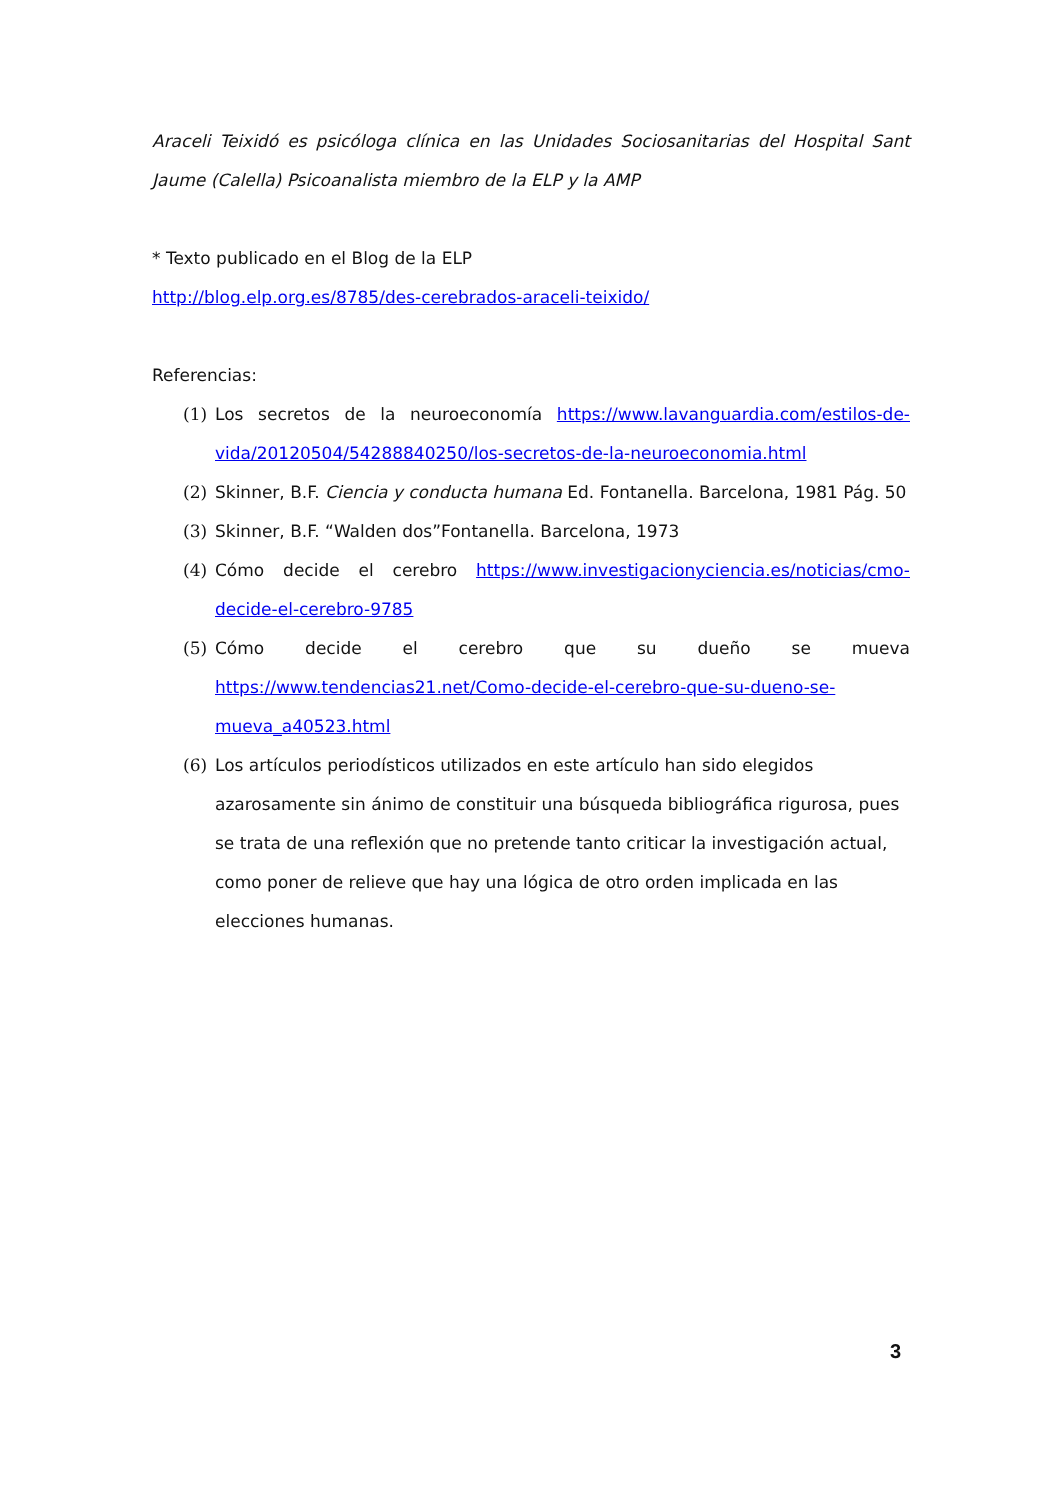Araceli Teixidó es psicóloga clínica en las Unidades Sociosanitarias del Hospital Sant Jaume (Calella) Psicoanalista miembro de la ELP y la AMP
* Texto publicado en el Blog de la ELP
http://blog.elp.org.es/8785/des-cerebrados-araceli-teixido/
Referencias:
(1) Los secretos de la neuroeconomía https://www.lavanguardia.com/estilos-de-vida/20120504/54288840250/los-secretos-de-la-neuroeconomia.html
(2) Skinner, B.F. Ciencia y conducta humana Ed. Fontanella. Barcelona, 1981 Pág. 50
(3) Skinner, B.F. “Walden dos”Fontanella. Barcelona, 1973
(4) Cómo decide el cerebro https://www.investigacionyciencia.es/noticias/cmo-decide-el-cerebro-9785
(5) Cómo decide el cerebro que su dueño se mueva https://www.tendencias21.net/Como-decide-el-cerebro-que-su-dueno-se-mueva_a40523.html
(6) Los artículos periodísticos utilizados en este artículo han sido elegidos azarosamente sin ánimo de constituir una búsqueda bibliográfica rigurosa, pues se trata de una reflexión que no pretende tanto criticar la investigación actual, como poner de relieve que hay una lógica de otro orden implicada en las elecciones humanas.
3